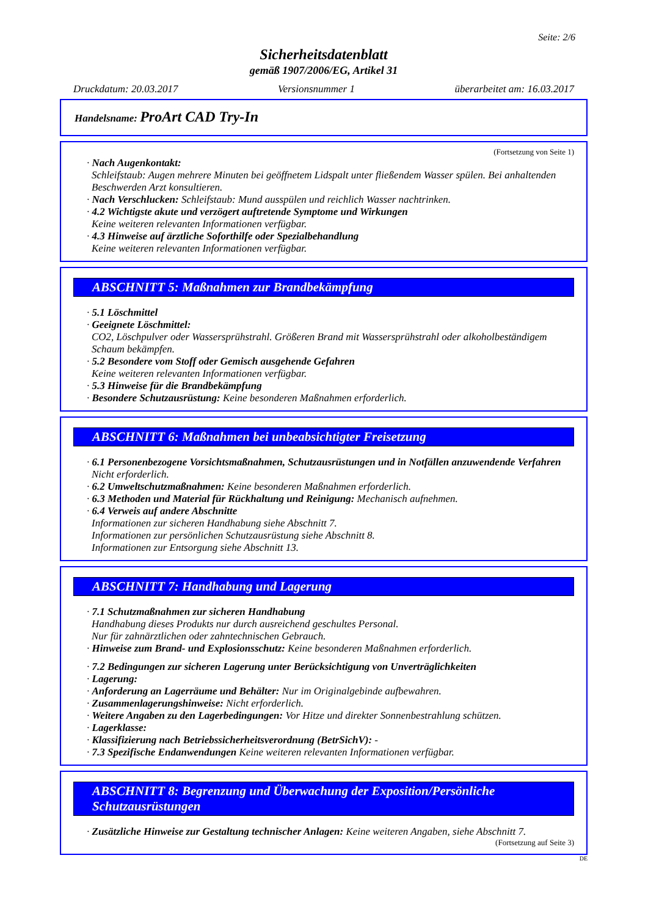Seite: 2/6
Sicherheitsdatenblatt
gemäß 1907/2006/EG, Artikel 31
Druckdatum: 20.03.2017 Versionsnummer 1 überarbeitet am: 16.03.2017
Handelsname: ProArt CAD Try-In
(Fortsetzung von Seite 1)
· Nach Augenkontakt:
Schleifstaub: Augen mehrere Minuten bei geöffnetem Lidspalt unter fließendem Wasser spülen. Bei anhaltenden Beschwerden Arzt konsultieren.
· Nach Verschlucken: Schleifstaub: Mund ausspülen und reichlich Wasser nachtrinken.
· 4.2 Wichtigste akute und verzögert auftretende Symptome und Wirkungen
Keine weiteren relevanten Informationen verfügbar.
· 4.3 Hinweise auf ärztliche Soforthilfe oder Spezialbehandlung
Keine weiteren relevanten Informationen verfügbar.
ABSCHNITT 5: Maßnahmen zur Brandbekämpfung
· 5.1 Löschmittel
· Geeignete Löschmittel:
CO2, Löschpulver oder Wassersprühstrahl. Größeren Brand mit Wassersprühstrahl oder alkoholbeständigem Schaum bekämpfen.
· 5.2 Besondere vom Stoff oder Gemisch ausgehende Gefahren
Keine weiteren relevanten Informationen verfügbar.
· 5.3 Hinweise für die Brandbekämpfung
· Besondere Schutzausrüstung: Keine besonderen Maßnahmen erforderlich.
ABSCHNITT 6: Maßnahmen bei unbeabsichtigter Freisetzung
· 6.1 Personenbezogene Vorsichtsmaßnahmen, Schutzausrüstungen und in Notfällen anzuwendende Verfahren
Nicht erforderlich.
· 6.2 Umweltschutzmaßnahmen: Keine besonderen Maßnahmen erforderlich.
· 6.3 Methoden und Material für Rückhaltung und Reinigung: Mechanisch aufnehmen.
· 6.4 Verweis auf andere Abschnitte
Informationen zur sicheren Handhabung siehe Abschnitt 7.
Informationen zur persönlichen Schutzausrüstung siehe Abschnitt 8.
Informationen zur Entsorgung siehe Abschnitt 13.
ABSCHNITT 7: Handhabung und Lagerung
· 7.1 Schutzmaßnahmen zur sicheren Handhabung
Handhabung dieses Produkts nur durch ausreichend geschultes Personal.
Nur für zahnärztlichen oder zahntechnischen Gebrauch.
· Hinweise zum Brand- und Explosionsschutz: Keine besonderen Maßnahmen erforderlich.
· 7.2 Bedingungen zur sicheren Lagerung unter Berücksichtigung von Unverträglichkeiten
· Lagerung:
· Anforderung an Lagerräume und Behälter: Nur im Originalgebinde aufbewahren.
· Zusammenlagerungshinweise: Nicht erforderlich.
· Weitere Angaben zu den Lagerbedingungen: Vor Hitze und direkter Sonnenbestrahlung schützen.
· Lagerklasse:
· Klassifizierung nach Betriebssicherheitsverordnung (BetrSichV): -
· 7.3 Spezifische Endanwendungen Keine weiteren relevanten Informationen verfügbar.
ABSCHNITT 8: Begrenzung und Überwachung der Exposition/Persönliche Schutzausrüstungen
· Zusätzliche Hinweise zur Gestaltung technischer Anlagen: Keine weiteren Angaben, siehe Abschnitt 7.
(Fortsetzung auf Seite 3)
DE